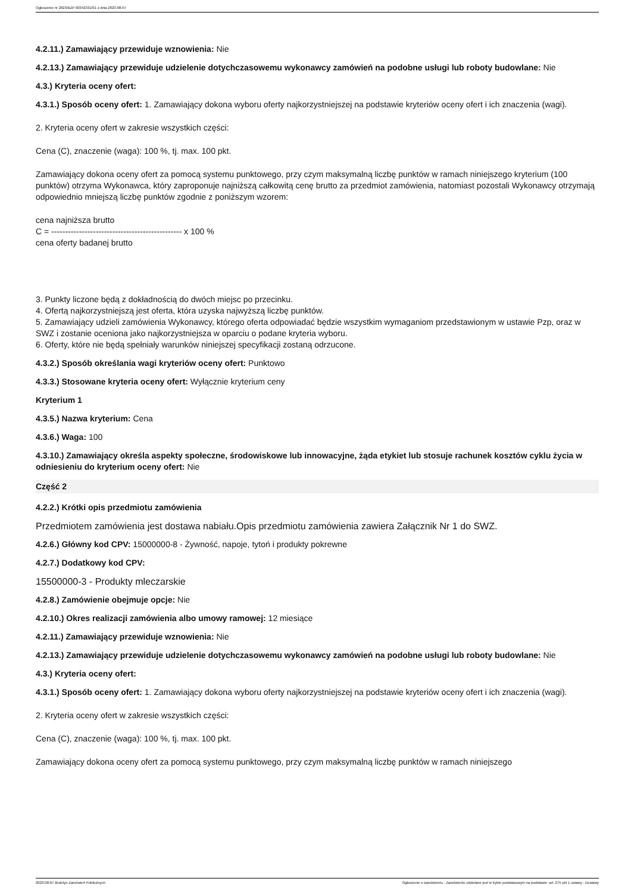Ogłoszenie nr 2023/BZP 00342331/01 z dnia 2023-08-07
4.2.11.) Zamawiający przewiduje wznowienia: Nie
4.2.13.) Zamawiający przewiduje udzielenie dotychczasowemu wykonawcy zamówień na podobne usługi lub roboty budowlane: Nie
4.3.) Kryteria oceny ofert:
4.3.1.) Sposób oceny ofert: 1. Zamawiający dokona wyboru oferty najkorzystniejszej na podstawie kryteriów oceny ofert i ich znaczenia (wagi).
2. Kryteria oceny ofert w zakresie wszystkich części:
Cena (C), znaczenie (waga): 100 %, tj. max. 100 pkt.
Zamawiający dokona oceny ofert za pomocą systemu punktowego, przy czym maksymalną liczbę punktów w ramach niniejszego kryterium (100 punktów) otrzyma Wykonawca, który zaproponuje najniższą całkowitą cenę brutto za przedmiot zamówienia, natomiast pozostali Wykonawcy otrzymają odpowiednio mniejszą liczbę punktów zgodnie z poniższym wzorem:
cena najniższa brutto
C = ----------------------------------------------- x 100 %
cena oferty badanej brutto
3. Punkty liczone będą z dokładnością do dwóch miejsc po przecinku.
4. Ofertą najkorzystniejszą jest oferta, która uzyska najwyższą liczbę punktów.
5. Zamawiający udzieli zamówienia Wykonawcy, którego oferta odpowiadać będzie wszystkim wymaganiom przedstawionym w ustawie Pzp, oraz w SWZ i zostanie oceniona jako najkorzystniejsza w oparciu o podane kryteria wyboru.
6. Oferty, które nie będą spełniały warunków niniejszej specyfikacji zostaną odrzucone.
4.3.2.) Sposób określania wagi kryteriów oceny ofert: Punktowo
4.3.3.) Stosowane kryteria oceny ofert: Wyłącznie kryterium ceny
Kryterium 1
4.3.5.) Nazwa kryterium: Cena
4.3.6.) Waga: 100
4.3.10.) Zamawiający określa aspekty społeczne, środowiskowe lub innowacyjne, żąda etykiet lub stosuje rachunek kosztów cyklu życia w odniesieniu do kryterium oceny ofert: Nie
Część 2
4.2.2.) Krótki opis przedmiotu zamówienia
Przedmiotem zamówienia jest dostawa nabiału.Opis przedmiotu zamówienia zawiera Załącznik Nr 1 do SWZ.
4.2.6.) Główny kod CPV: 15000000-8 - Żywność, napoje, tytoń i produkty pokrewne
4.2.7.) Dodatkowy kod CPV:
15500000-3 - Produkty mleczarskie
4.2.8.) Zamówienie obejmuje opcje: Nie
4.2.10.) Okres realizacji zamówienia albo umowy ramowej: 12 miesiące
4.2.11.) Zamawiający przewiduje wznowienia: Nie
4.2.13.) Zamawiający przewiduje udzielenie dotychczasowemu wykonawcy zamówień na podobne usługi lub roboty budowlane: Nie
4.3.) Kryteria oceny ofert:
4.3.1.) Sposób oceny ofert: 1. Zamawiający dokona wyboru oferty najkorzystniejszej na podstawie kryteriów oceny ofert i ich znaczenia (wagi).
2. Kryteria oceny ofert w zakresie wszystkich części:
Cena (C), znaczenie (waga): 100 %, tj. max. 100 pkt.
Zamawiający dokona oceny ofert za pomocą systemu punktowego, przy czym maksymalną liczbę punktów w ramach niniejszego
2023-08-07 Biuletyn Zamówień Publicznych Ogłoszenie o zamówieniu - Zamówienie udzielane jest w trybie podstawowym na podstawie: art. 275 pkt 1 ustawy - Dostawy